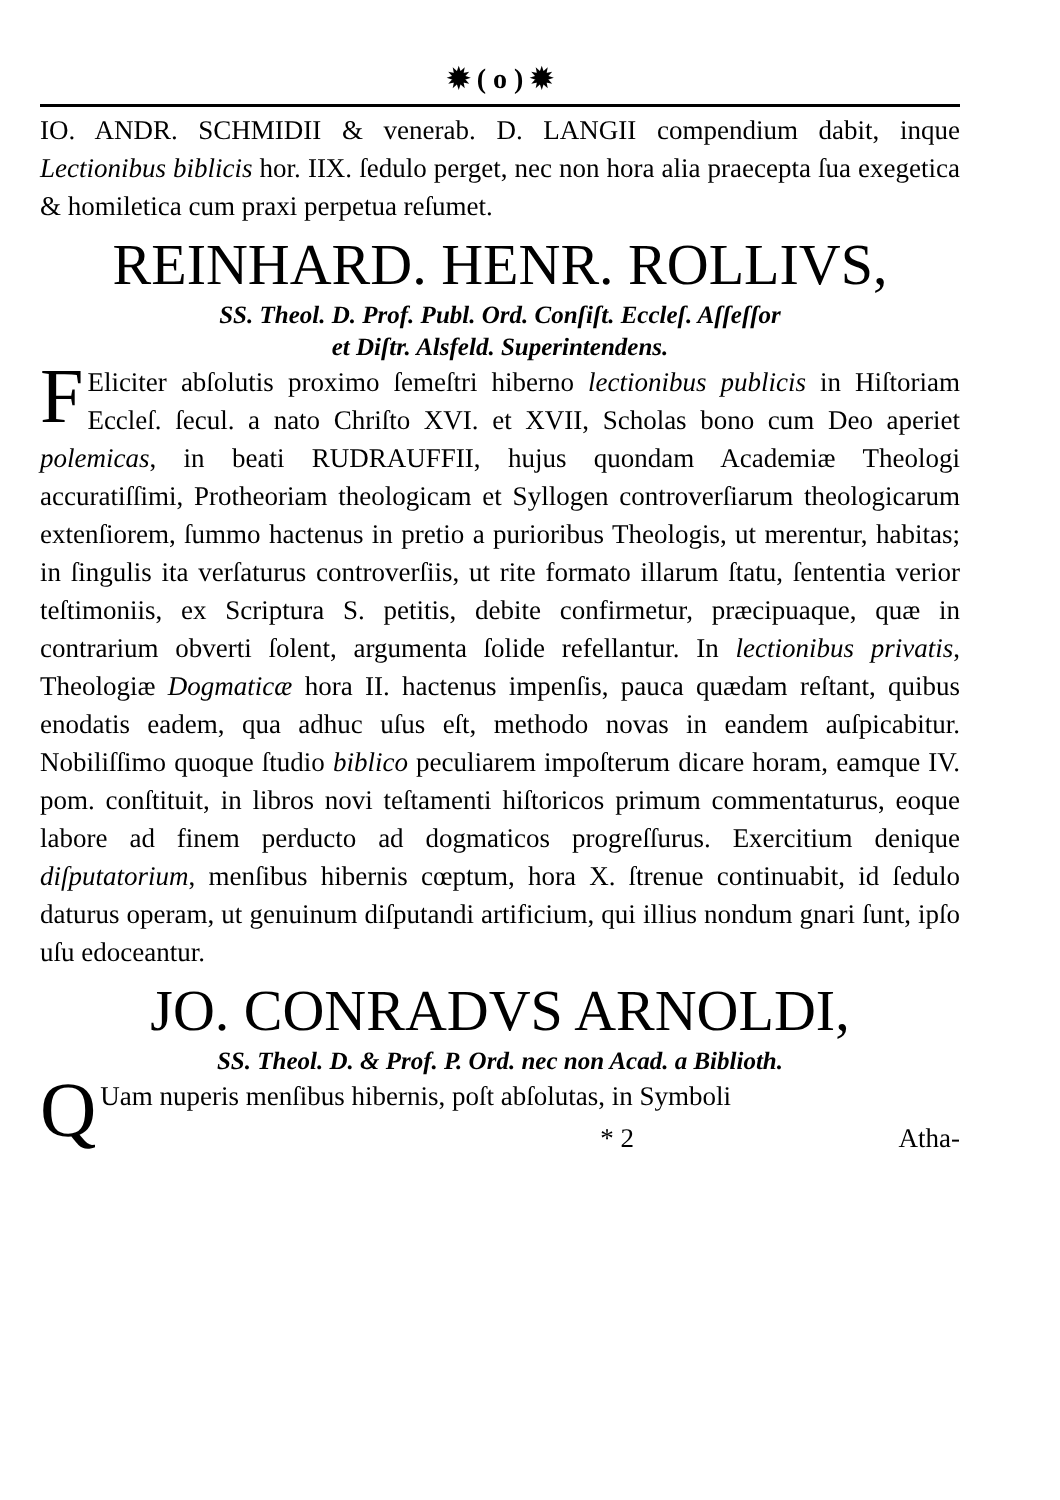✹ ( o ) ✹
IO. ANDR. SCHMIDII & venerab. D. LANGII compendium dabit, inque Lectionibus biblicis hor. IIX. ſedulo perget, nec non hora alia praecepta ſua exegetica & homiletica cum praxi perpetua reſumet.
REINHARD. HENR. ROLLIVS,
SS. Theol. D. Prof. Publ. Ord. Conſiſt. Eccleſ. Aſſeſſor
et Diſtr. Alsfeld. Superintendens.
FEliciter abſolutis proximo ſemeſtri hiberno lectionibus publicis in Hiſtoriam Eccleſ. ſecul. a nato Chriſto XVI. et XVII, Scholas bono cum Deo aperiet polemicas, in beati RUDRAUFFII, hujus quondam Academiæ Theologi accuratiſſimi, Protheoriam theologicam et Syllogen controverſiarum theologicarum extenſiorem, ſummo hactenus in pretio a purioribus Theologis, ut merentur, habitas; in ſingulis ita verſaturus controverſiis, ut rite formato illarum ſtatu, ſententia verior teſtimoniis, ex Scriptura S. petitis, debite confirmetur, præcipuaque, quæ in contrarium obverti ſolent, argumenta ſolide refellantur. In lectionibus privatis, Theologiæ Dogmaticæ hora II. hactenus impenſis, pauca quædam reſtant, quibus enodatis eadem, qua adhuc uſus eſt, methodo novas in eandem auſpicabitur. Nobiliſſimo quoque ſtudio biblico peculiarem impoſterum dicare horam, eamque IV. pom. conſtituit, in libros novi teſtamenti hiſtoricos primum commentaturus, eoque labore ad finem perducto ad dogmaticos progreſſurus. Exercitium denique diſputatorium, menſibus hibernis cœptum, hora X. ſtrenue continuabit, id ſedulo daturus operam, ut genuinum diſputandi artificium, qui illius nondum gnari ſunt, ipſo uſu edoceantur.
JO. CONRADVS ARNOLDI,
SS. Theol. D. & Prof. P. Ord. nec non Acad. a Biblioth.
QUam nuperis menſibus hibernis, poſt abſolutas, in Symboli
* 2 Atha-